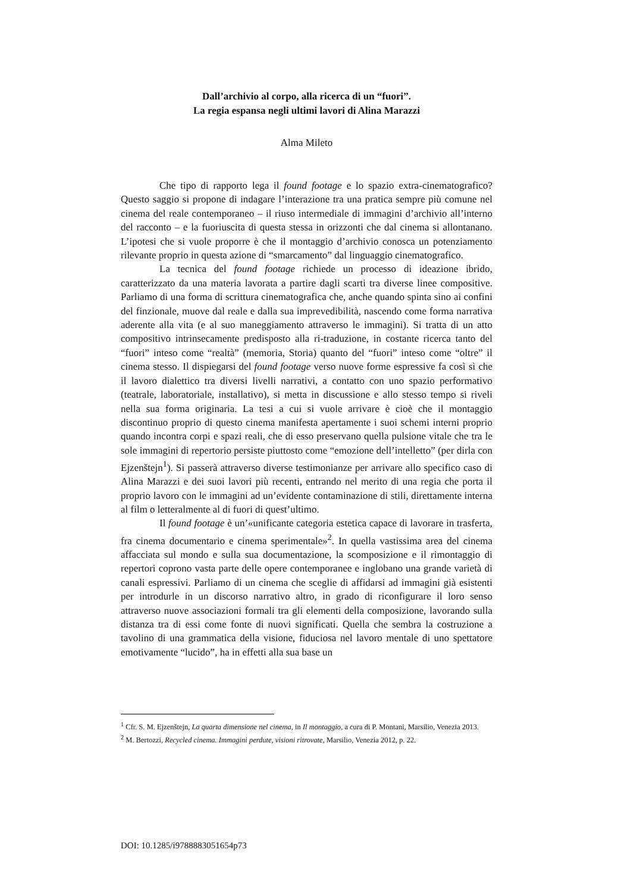Dall’archivio al corpo, alla ricerca di un “fuori”.
La regia espansa negli ultimi lavori di Alina Marazzi
Alma Mileto
Che tipo di rapporto lega il found footage e lo spazio extra-cinematografico? Questo saggio si propone di indagare l’interazione tra una pratica sempre più comune nel cinema del reale contemporaneo – il riuso intermediale di immagini d’archivio all’interno del racconto – e la fuoriuscita di questa stessa in orizzonti che dal cinema si allontanano. L’ipotesi che si vuole proporre è che il montaggio d’archivio conosca un potenziamento rilevante proprio in questa azione di “smarcamento” dal linguaggio cinematografico.
La tecnica del found footage richiede un processo di ideazione ibrido, caratterizzato da una materia lavorata a partire dagli scarti tra diverse linee compositive. Parliamo di una forma di scrittura cinematografica che, anche quando spinta sino ai confini del finzionale, muove dal reale e dalla sua imprevedibilità, nascendo come forma narrativa aderente alla vita (e al suo maneggiamento attraverso le immagini). Si tratta di un atto compositivo intrinsecamente predisposto alla ri-traduzione, in costante ricerca tanto del “fuori” inteso come “realtà” (memoria, Storia) quanto del “fuori” inteso come “oltre” il cinema stesso. Il dispiegarsi del found footage verso nuove forme espressive fa così sì che il lavoro dialettico tra diversi livelli narrativi, a contatto con uno spazio performativo (teatrale, laboratoriale, installativo), si metta in discussione e allo stesso tempo si riveli nella sua forma originaria. La tesi a cui si vuole arrivare è cioè che il montaggio discontinuo proprio di questo cinema manifesta apertamente i suoi schemi interni proprio quando incontra corpi e spazi reali, che di esso preservano quella pulsione vitale che tra le sole immagini di repertorio persiste piuttosto come “emozione dell’intelletto” (per dirla con Ejzenštejn<sup>1</sup>). Si passerà attraverso diverse testimonianze per arrivare allo specifico caso di Alina Marazzi e dei suoi lavori più recenti, entrando nel merito di una regia che porta il proprio lavoro con le immagini ad un’evidente contaminazione di stili, direttamente interna al film o letteralmente al di fuori di quest’ultimo.
Il found footage è un’«unificante categoria estetica capace di lavorare in trasferta, fra cinema documentario e cinema sperimentale»<sup>2</sup>. In quella vastissima area del cinema affacciata sul mondo e sulla sua documentazione, la scomposizione e il rimontaggio di repertori coprono vasta parte delle opere contemporanee e inglobano una grande varietà di canali espressivi. Parliamo di un cinema che sceglie di affidarsi ad immagini già esistenti per introdurle in un discorso narrativo altro, in grado di riconfigurare il loro senso attraverso nuove associazioni formali tra gli elementi della composizione, lavorando sulla distanza tra di essi come fonte di nuovi significati. Quella che sembra la costruzione a tavolino di una grammatica della visione, fiduciosa nel lavoro mentale di uno spettatore emotivamente “lucido”, ha in effetti alla sua base un
<sup>1</sup> Cfr. S. M. Ejzenštejn, La quarta dimensione nel cinema, in Il montaggio, a cura di P. Montani, Marsilio, Venezia 2013.
<sup>2</sup> M. Bertozzi, Recycled cinema. Immagini perdute, visioni ritrovate, Marsilio, Venezia 2012, p. 22.
DOI: 10.1285/i9788883051654p73